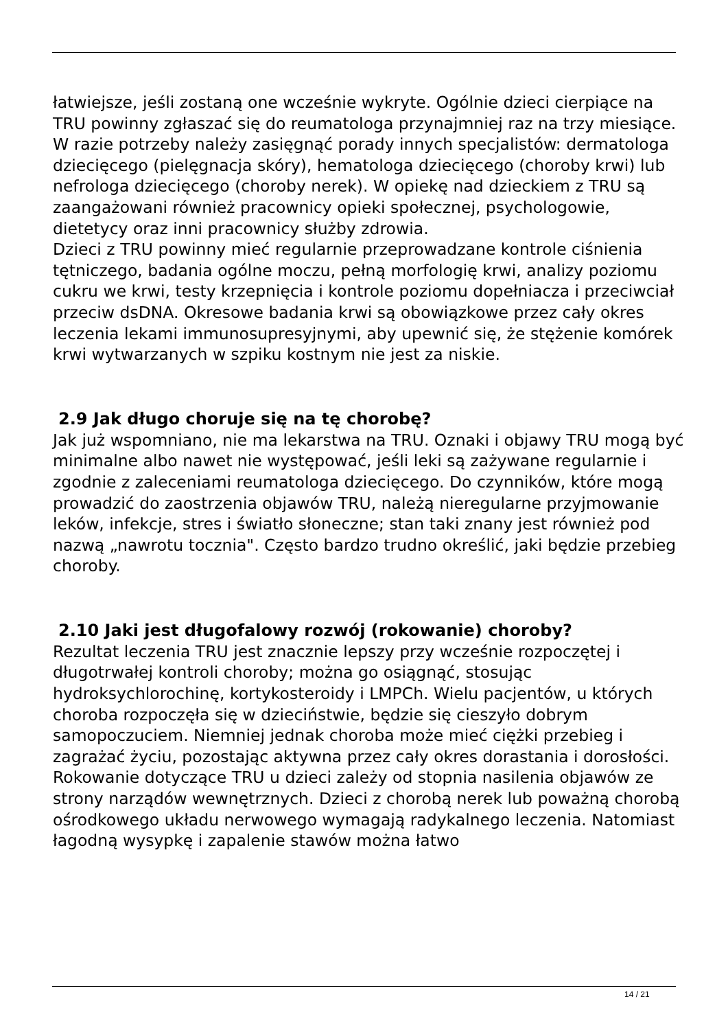łatwiejsze, jeśli zostaną one wcześnie wykryte. Ogólnie dzieci cierpiące na TRU powinny zgłaszać się do reumatologa przynajmniej raz na trzy miesiące. W razie potrzeby należy zasięgnąć porady innych specjalistów: dermatologa dziecięcego (pielęgnacja skóry), hematologa dziecięcego (choroby krwi) lub nefrologa dziecięcego (choroby nerek). W opiekę nad dzieckiem z TRU są zaangażowani również pracownicy opieki społecznej, psychologowie, dietetycy oraz inni pracownicy służby zdrowia.
Dzieci z TRU powinny mieć regularnie przeprowadzane kontrole ciśnienia tętniczego, badania ogólne moczu, pełną morfologię krwi, analizy poziomu cukru we krwi, testy krzepnięcia i kontrole poziomu dopełniacza i przeciwciał przeciw dsDNA. Okresowe badania krwi są obowiązkowe przez cały okres leczenia lekami immunosupresyjnymi, aby upewnić się, że stężenie komórek krwi wytwarzanych w szpiku kostnym nie jest za niskie.
2.9 Jak długo choruje się na tę chorobę?
Jak już wspomniano, nie ma lekarstwa na TRU. Oznaki i objawy TRU mogą być minimalne albo nawet nie występować, jeśli leki są zażywane regularnie i zgodnie z zaleceniami reumatologa dziecięcego. Do czynników, które mogą prowadzić do zaostrzenia objawów TRU, należą nieregularne przyjmowanie leków, infekcje, stres i światło słoneczne; stan taki znany jest również pod nazwą „nawrotu tocznia". Często bardzo trudno określić, jaki będzie przebieg choroby.
2.10 Jaki jest długofalowy rozwój (rokowanie) choroby?
Rezultat leczenia TRU jest znacznie lepszy przy wcześnie rozpoczętej i długotrwałej kontroli choroby; można go osiągnąć, stosując hydroksychlorochinę, kortykosteroidy i LMPCh. Wielu pacjentów, u których choroba rozpoczęła się w dzieciństwie, będzie się cieszyło dobrym samopoczuciem. Niemniej jednak choroba może mieć ciężki przebieg i zagrażać życiu, pozostając aktywna przez cały okres dorastania i dorosłości.
Rokowanie dotyczące TRU u dzieci zależy od stopnia nasilenia objawów ze strony narządów wewnętrznych. Dzieci z chorobą nerek lub poważną chorobą ośrodkowego układu nerwowego wymagają radykalnego leczenia. Natomiast łagodną wysypkę i zapalenie stawów można łatwo
14 / 21